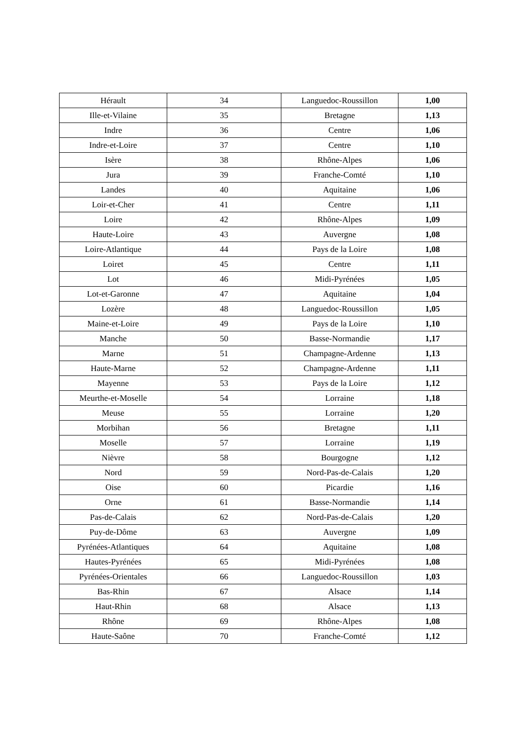| Hérault | 34 | Languedoc-Roussillon | 1,00 |
| Ille-et-Vilaine | 35 | Bretagne | 1,13 |
| Indre | 36 | Centre | 1,06 |
| Indre-et-Loire | 37 | Centre | 1,10 |
| Isère | 38 | Rhône-Alpes | 1,06 |
| Jura | 39 | Franche-Comté | 1,10 |
| Landes | 40 | Aquitaine | 1,06 |
| Loir-et-Cher | 41 | Centre | 1,11 |
| Loire | 42 | Rhône-Alpes | 1,09 |
| Haute-Loire | 43 | Auvergne | 1,08 |
| Loire-Atlantique | 44 | Pays de la Loire | 1,08 |
| Loiret | 45 | Centre | 1,11 |
| Lot | 46 | Midi-Pyrénées | 1,05 |
| Lot-et-Garonne | 47 | Aquitaine | 1,04 |
| Lozère | 48 | Languedoc-Roussillon | 1,05 |
| Maine-et-Loire | 49 | Pays de la Loire | 1,10 |
| Manche | 50 | Basse-Normandie | 1,17 |
| Marne | 51 | Champagne-Ardenne | 1,13 |
| Haute-Marne | 52 | Champagne-Ardenne | 1,11 |
| Mayenne | 53 | Pays de la Loire | 1,12 |
| Meurthe-et-Moselle | 54 | Lorraine | 1,18 |
| Meuse | 55 | Lorraine | 1,20 |
| Morbihan | 56 | Bretagne | 1,11 |
| Moselle | 57 | Lorraine | 1,19 |
| Nièvre | 58 | Bourgogne | 1,12 |
| Nord | 59 | Nord-Pas-de-Calais | 1,20 |
| Oise | 60 | Picardie | 1,16 |
| Orne | 61 | Basse-Normandie | 1,14 |
| Pas-de-Calais | 62 | Nord-Pas-de-Calais | 1,20 |
| Puy-de-Dôme | 63 | Auvergne | 1,09 |
| Pyrénées-Atlantiques | 64 | Aquitaine | 1,08 |
| Hautes-Pyrénées | 65 | Midi-Pyrénées | 1,08 |
| Pyrénées-Orientales | 66 | Languedoc-Roussillon | 1,03 |
| Bas-Rhin | 67 | Alsace | 1,14 |
| Haut-Rhin | 68 | Alsace | 1,13 |
| Rhône | 69 | Rhône-Alpes | 1,08 |
| Haute-Saône | 70 | Franche-Comté | 1,12 |